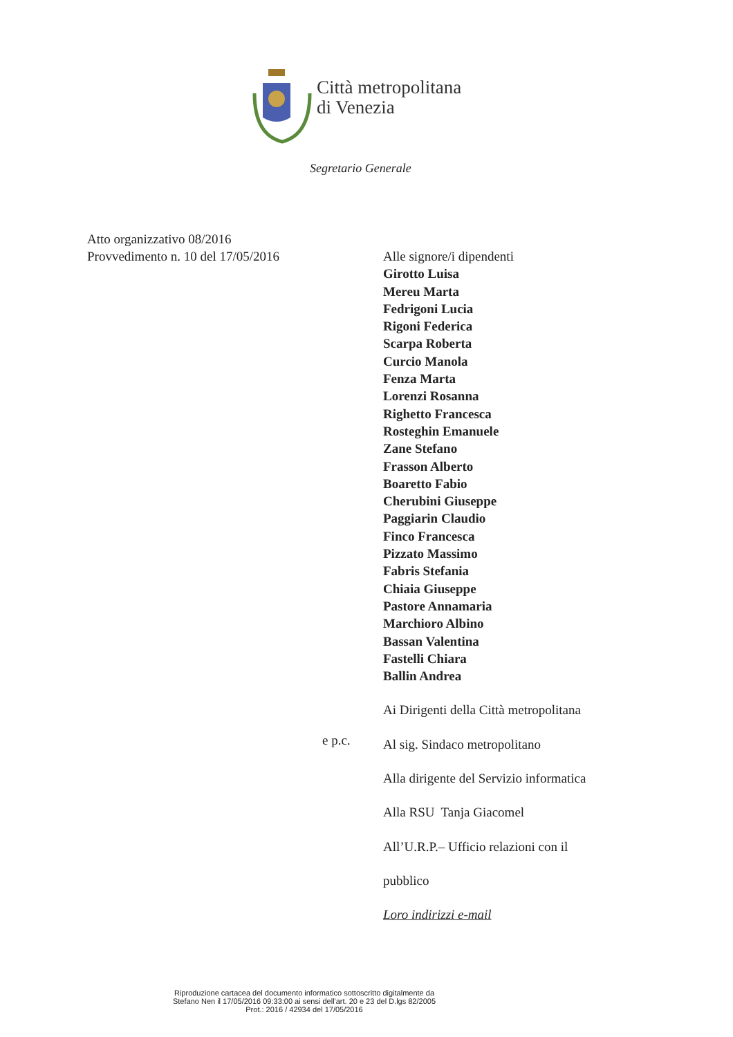Città metropolitana
di Venezia
Segretario Generale
Atto organizzativo 08/2016
Provvedimento n. 10 del 17/05/2016
Alle signore/i dipendenti
Girotto Luisa
Mereu Marta
Fedrigoni Lucia
Rigoni Federica
Scarpa Roberta
Curcio Manola
Fenza Marta
Lorenzi Rosanna
Righetto Francesca
Rosteghin Emanuele
Zane Stefano
Frasson Alberto
Boaretto Fabio
Cherubini Giuseppe
Paggiarin Claudio
Finco Francesca
Pizzato Massimo
Fabris Stefania
Chiaia Giuseppe
Pastore Annamaria
Marchioro Albino
Bassan Valentina
Fastelli Chiara
Ballin Andrea
Ai Dirigenti della Città metropolitana
Al sig. Sindaco metropolitano
Alla dirigente del Servizio informatica
Alla RSU Tanja Giacomel
All’U.R.P.– Ufficio relazioni con il
pubblico
Loro indirizzi e-mail
e p.c.
Riproduzione cartacea del documento informatico sottoscritto digitalmente da
Stefano Nen il 17/05/2016 09:33:00 ai sensi dell'art. 20 e 23 del D.lgs 82/2005
Prot.: 2016 / 42934 del 17/05/2016